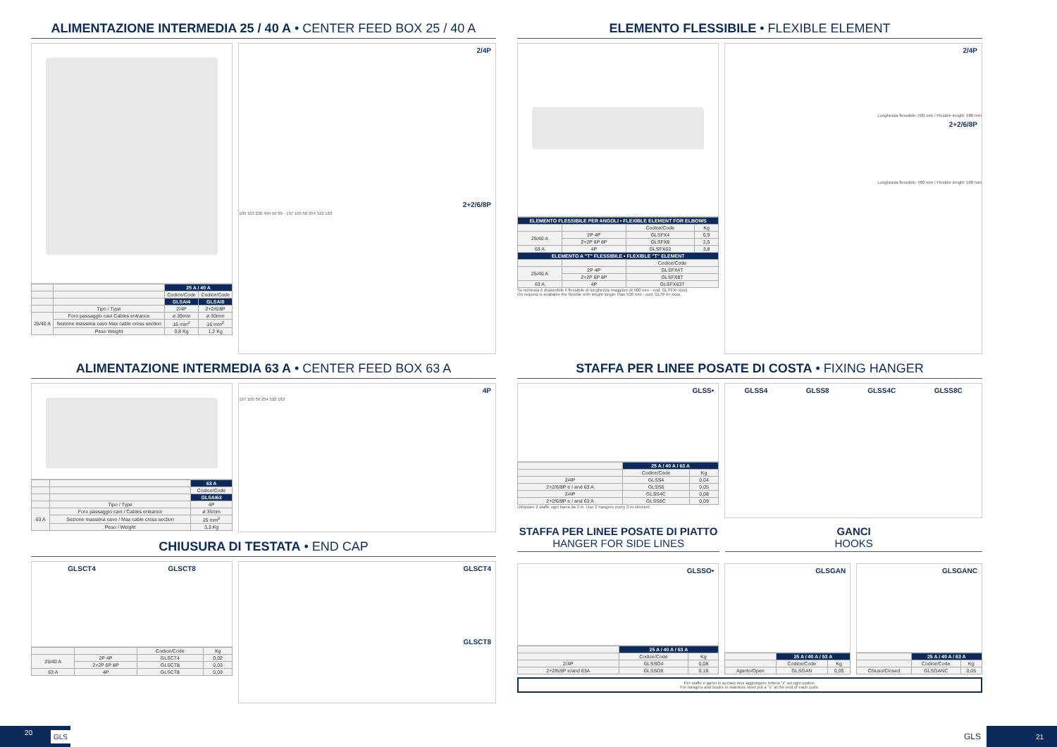ALIMENTAZIONE INTERMEDIA 25 / 40 A • CENTER FEED BOX 25 / 40 A
| | | 25 A / 40 A | |
| --- | --- | --- | --- |
| | | Codice/Code | Codice/Code |
| | | GLSAI4 | GLSAI8 |
| | Tipo / Type | 2/4P | 2+2/6/8P |
| 25/40 A | Foro passaggio cavi Cables entrance | ø 30mm | ø 30mm |
| | Sezione massima cavo Max cable cross section | 16 mm<sup>2</sup> | 16 mm<sup>2</sup> |
| | Peso Weight | 0,8 Kg | 1,2 Kg |
2/4P
2+2/6/8P
105 163 226 494 50 89 · 197 105 50 254 522 163
ALIMENTAZIONE INTERMEDIA 63 A • CENTER FEED BOX 63 A
| | | 63 A |
| --- | --- | --- |
| | | Codice/Code |
| | | GLSAI63 |
| | Tipo / Type | 4P |
| 63 A | Foro passaggio cavi / Cables entrance | ø 35mm |
| | Sezione massima cavo / Max cable cross section | 25 mm<sup>2</sup> |
| | Peso / Weight | 3,3 Kg |
4P
197 105 50 254 522 163
CHIUSURA DI TESTATA • END CAP
GLSCT4 GLSCT8
| | | Codice/Code | Kg |
| 25/40 A | 2P 4P | GLSCT4 | 0,02 |
| | 2+2P 6P 8P | GLSCT8 | 0,03 |
| 63 A | 4P | GLSCT8 | 0,03 |
GLSCT4
GLSCT8
ELEMENTO FLESSIBILE • FLEXIBLE ELEMENT
| ELEMENTO FLESSIBILE PER ANGOLI • FLEXIBLE ELEMENT FOR ELBOWS | | | |
| --- | --- | --- | --- |
| | | Codice/Code | Kg |
| 25/40 A | 2P 4P | GLSFX4 | 0,9 |
| | 2+2P 6P 8P | GLSFX8 | 2,5 |
| 63 A | 4P | GLSFX63 | 3,8 |
| ELEMENTO A "T" FLESSIBILE • FLEXIBLE "T" ELEMENT | | | |
| | | Codice/Code | |
| 25/40 A | 2P 4P | GLSFX4T | |
| | 2+2P 6P 8P | GLSFX8T | |
| 63 A | 4P | GLSFX63T | |
Su richiesta è disponibile il flessibile di lunghezza maggiore di 500 mm - cod. GLSFX•-xxxx.
On request is available the flexible with lenght longer than 500 mm - cod. GLSFX•-xxxx.
2/4P
Lunghezza flessibile: 500 mm / Flexible lenght: 500 mm
2+2/6/8P
Lunghezza flessibile: 500 mm / Flexible lenght: 500 mm
STAFFA PER LINEE POSATE DI COSTA • FIXING HANGER
GLSS•
| | 25 A / 40 A / 63 A | |
| --- | --- | --- |
| | Codice/Code | Kg |
| 2/4P | GLSS4 | 0,04 |
| 2+2/6/8P e / and 63 A | GLSS8 | 0,05 |
| 2/4P | GLSS4C | 0,08 |
| 2+2/6/8P e / and 63 A | GLSS8C | 0,09 |
Utilizzare 2 staffe ogni barra da 3 m. Use 2 hangers every 3 m element.
GLSS4 GLSS8 GLSS4C GLSS8C
STAFFA PER LINEE POSATE DI PIATTO
HANGER FOR SIDE LINES
GANCI
HOOKS
GLSSO•
| | 25 A / 40 A / 63 A | |
| --- | --- | --- |
| | Codice/Code | Kg |
| 2/4P | GLSSO4 | 0,08 |
| 2+2/6/8P e/and 63A | GLSSO8 | 0,18 |
GLSGAN
| | 25 A / 40 A / 63 A | |
| --- | --- | --- |
| | Codice/Code | Kg |
| Aperto/Open | GLSGAN | 0,05 |
GLSGANC
| | 25 A / 40 A / 63 A | |
| --- | --- | --- |
| | Codice/Code | Kg |
| Chiuso/Closed | GLSGANC | 0,05 |
Per staffe e ganci in acciaio inox aggiungere lettera "x" ad ogni codice.
For hangers and hooks in stainless steel put a "x" at the end of each code.
20 GLS
GLS
21